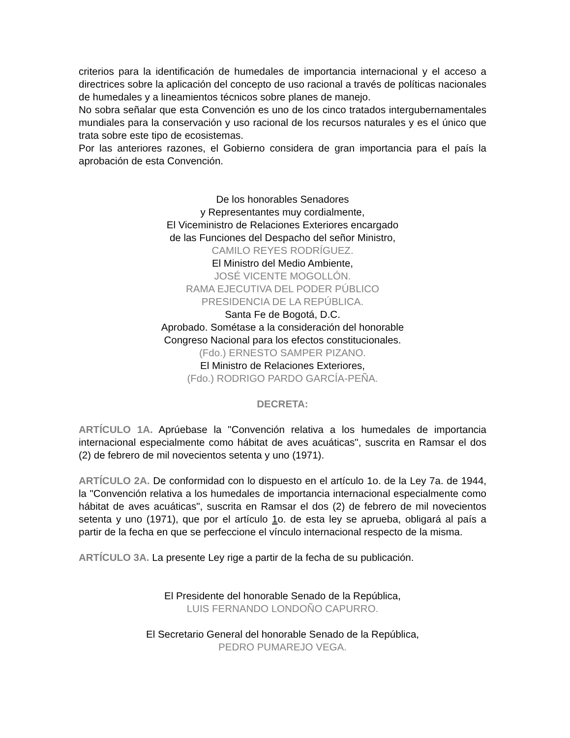criterios para la identificación de humedales de importancia internacional y el acceso a directrices sobre la aplicación del concepto de uso racional a través de políticas nacionales de humedales y a lineamientos técnicos sobre planes de manejo.
No sobra señalar que esta Convención es uno de los cinco tratados intergubernamentales mundiales para la conservación y uso racional de los recursos naturales y es el único que trata sobre este tipo de ecosistemas.
Por las anteriores razones, el Gobierno considera de gran importancia para el país la aprobación de esta Convención.
De los honorables Senadores
y Representantes muy cordialmente,
El Viceministro de Relaciones Exteriores encargado
de las Funciones del Despacho del señor Ministro,
CAMILO REYES RODRÍGUEZ.
El Ministro del Medio Ambiente,
JOSÉ VICENTE MOGOLLÓN.
RAMA EJECUTIVA DEL PODER PÚBLICO
PRESIDENCIA DE LA REPÚBLICA.
Santa Fe de Bogotá, D.C.
Aprobado. Sométase a la consideración del honorable
Congreso Nacional para los efectos constitucionales.
(Fdo.) ERNESTO SAMPER PIZANO.
El Ministro de Relaciones Exteriores,
(Fdo.) RODRIGO PARDO GARCÍA-PEÑA.
DECRETA:
ARTÍCULO 1A. Aprúebase la "Convención relativa a los humedales de importancia internacional especialmente como hábitat de aves acuáticas", suscrita en Ramsar el dos (2) de febrero de mil novecientos setenta y uno (1971).
ARTÍCULO 2A. De conformidad con lo dispuesto en el artículo 1o. de la Ley 7a. de 1944, la "Convención relativa a los humedales de importancia internacional especialmente como hábitat de aves acuáticas", suscrita en Ramsar el dos (2) de febrero de mil novecientos setenta y uno (1971), que por el artículo 1o. de esta ley se aprueba, obligará al país a partir de la fecha en que se perfeccione el vínculo internacional respecto de la misma.
ARTÍCULO 3A. La presente Ley rige a partir de la fecha de su publicación.
El Presidente del honorable Senado de la República,
LUIS FERNANDO LONDOÑO CAPURRO.
El Secretario General del honorable Senado de la República,
PEDRO PUMAREJO VEGA.